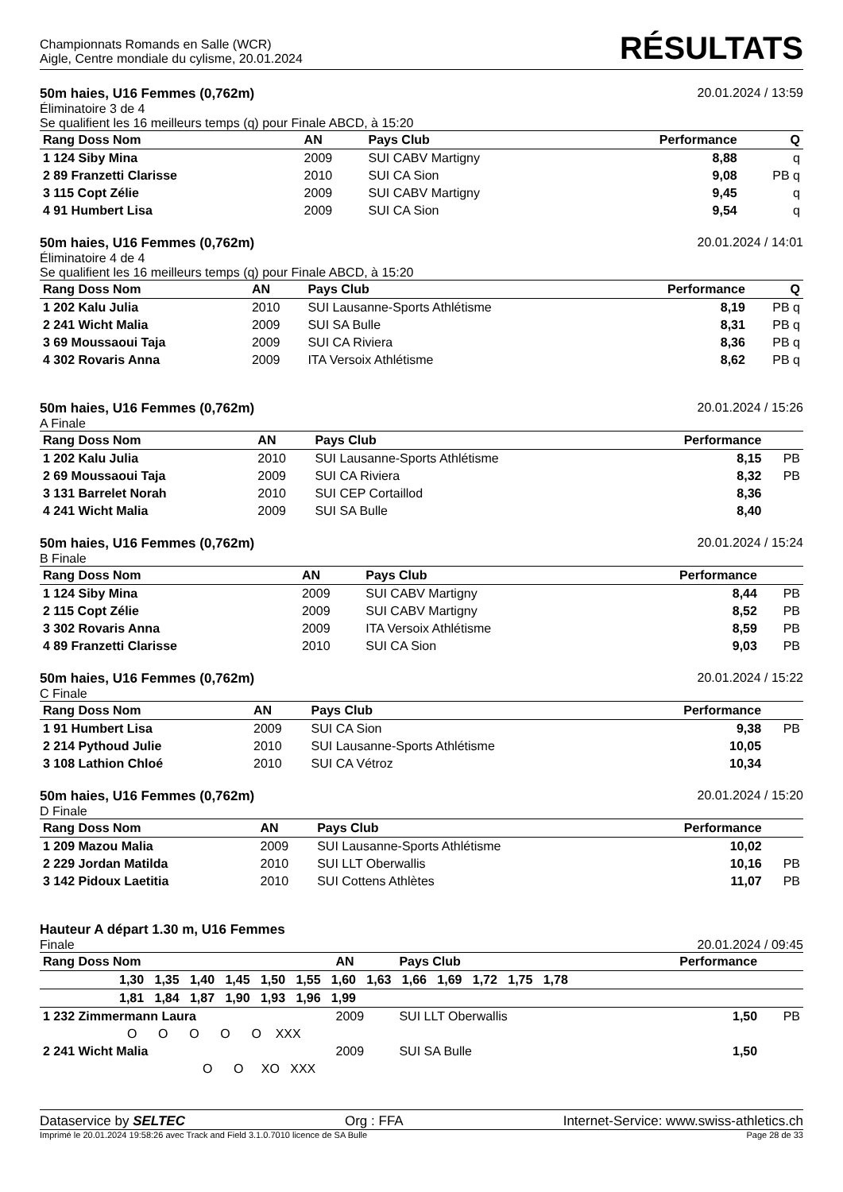Championnats Romands en Salle (WCR)
Aigle, Centre mondiale du cylisme, 20.01.2024
RÉSULTATS
50m haies, U16 Femmes (0,762m) 20.01.2024 / 13:59
Éliminatoire 3 de 4
Se qualifient les 16 meilleurs temps (q) pour Finale ABCD, à 15:20
| Rang Doss Nom | AN | Pays Club | Performance | Q |
| --- | --- | --- | --- | --- |
| 1 124 Siby Mina | 2009 | SUI CABV Martigny | 8,88 | q |
| 2 89 Franzetti Clarisse | 2010 | SUI CA Sion | 9,08 | PB q |
| 3 115 Copt Zélie | 2009 | SUI CABV Martigny | 9,45 | q |
| 4 91 Humbert Lisa | 2009 | SUI CA Sion | 9,54 | q |
50m haies, U16 Femmes (0,762m) 20.01.2024 / 14:01
Éliminatoire 4 de 4
Se qualifient les 16 meilleurs temps (q) pour Finale ABCD, à 15:20
| Rang Doss Nom | AN | Pays Club | Performance | Q |
| --- | --- | --- | --- | --- |
| 1 202 Kalu Julia | 2010 | SUI Lausanne-Sports Athlétisme | 8,19 | PB q |
| 2 241 Wicht Malia | 2009 | SUI SA Bulle | 8,31 | PB q |
| 3 69 Moussaoui Taja | 2009 | SUI CA Riviera | 8,36 | PB q |
| 4 302 Rovaris Anna | 2009 | ITA Versoix Athlétisme | 8,62 | PB q |
50m haies, U16 Femmes (0,762m) 20.01.2024 / 15:26
A Finale
| Rang Doss Nom | AN | Pays Club | Performance | |
| --- | --- | --- | --- | --- |
| 1 202 Kalu Julia | 2010 | SUI Lausanne-Sports Athlétisme | 8,15 | PB |
| 2 69 Moussaoui Taja | 2009 | SUI CA Riviera | 8,32 | PB |
| 3 131 Barrelet Norah | 2010 | SUI CEP Cortaillod | 8,36 | |
| 4 241 Wicht Malia | 2009 | SUI SA Bulle | 8,40 | |
50m haies, U16 Femmes (0,762m) 20.01.2024 / 15:24
B Finale
| Rang Doss Nom | AN | Pays Club | Performance | |
| --- | --- | --- | --- | --- |
| 1 124 Siby Mina | 2009 | SUI CABV Martigny | 8,44 | PB |
| 2 115 Copt Zélie | 2009 | SUI CABV Martigny | 8,52 | PB |
| 3 302 Rovaris Anna | 2009 | ITA Versoix Athlétisme | 8,59 | PB |
| 4 89 Franzetti Clarisse | 2010 | SUI CA Sion | 9,03 | PB |
50m haies, U16 Femmes (0,762m) 20.01.2024 / 15:22
C Finale
| Rang Doss Nom | AN | Pays Club | Performance | |
| --- | --- | --- | --- | --- |
| 1 91 Humbert Lisa | 2009 | SUI CA Sion | 9,38 | PB |
| 2 214 Pythoud Julie | 2010 | SUI Lausanne-Sports Athlétisme | 10,05 | |
| 3 108 Lathion Chloé | 2010 | SUI CA Vétroz | 10,34 | |
50m haies, U16 Femmes (0,762m) 20.01.2024 / 15:20
D Finale
| Rang Doss Nom | AN | Pays Club | Performance | |
| --- | --- | --- | --- | --- |
| 1 209 Mazou Malia | 2009 | SUI Lausanne-Sports Athlétisme | 10,02 | |
| 2 229 Jordan Matilda | 2010 | SUI LLT Oberwallis | 10,16 | PB |
| 3 142 Pidoux Laetitia | 2010 | SUI Cottens Athlètes | 11,07 | PB |
Hauteur A départ 1.30 m, U16 Femmes
Finale 20.01.2024 / 09:45
| Rang Doss Nom | AN | Pays Club | Performance | |
| --- | --- | --- | --- | --- |
| 1,30 1,35 1,40 1,45 1,50 1,55 1,60 1,63 1,66 1,69 1,72 1,75 1,78 | | | | |
| 1,81 1,84 1,87 1,90 1,93 1,96 1,99 | | | | |
| 1 232 Zimmermann Laura | 2009 | SUI LLT Oberwallis | 1,50 | PB |
| O O O O O XXX | | | | |
| 2 241 Wicht Malia | 2009 | SUI SA Bulle | 1,50 | |
| O O XO XXX | | | | |
Dataservice by SELTEC Org : FFA Internet-Service: www.swiss-athletics.ch
Imprimé le 20.01.2024 19:58:26 avec Track and Field 3.1.0.7010 licence de SA Bulle Page 28 de 33